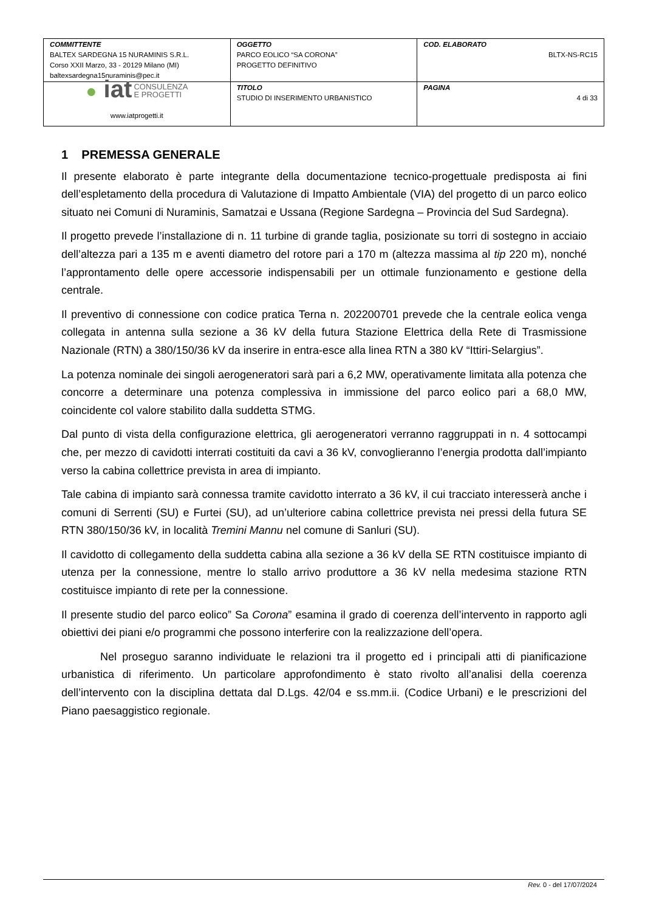| COMMITTENTE BALTEX SARDEGNA 15 NURAMINIS S.R.L. Corso XXII Marzo, 33 - 20129 Milano (MI) baltexsardegna15nuraminis@pec.it | OGGETTO PARCO EOLICO “SA CORONA” PROGETTO DEFINITIVO | COD. ELABORATO BLTX-NS-RC15 |
| ● iat CONSULENZA E PROGETTI www.iatprogetti.it | TITOLO STUDIO DI INSERIMENTO URBANISTICO | PAGINA 4 di 33 |
1 PREMESSA GENERALE
Il presente elaborato è parte integrante della documentazione tecnico-progettuale predisposta ai fini dell’espletamento della procedura di Valutazione di Impatto Ambientale (VIA) del progetto di un parco eolico situato nei Comuni di Nuraminis, Samatzai e Ussana (Regione Sardegna – Provincia del Sud Sardegna).
Il progetto prevede l’installazione di n. 11 turbine di grande taglia, posizionate su torri di sostegno in acciaio dell’altezza pari a 135 m e aventi diametro del rotore pari a 170 m (altezza massima al tip 220 m), nonché l’approntamento delle opere accessorie indispensabili per un ottimale funzionamento e gestione della centrale.
Il preventivo di connessione con codice pratica Terna n. 202200701 prevede che la centrale eolica venga collegata in antenna sulla sezione a 36 kV della futura Stazione Elettrica della Rete di Trasmissione Nazionale (RTN) a 380/150/36 kV da inserire in entra-esce alla linea RTN a 380 kV “Ittiri-Selargius”.
La potenza nominale dei singoli aerogeneratori sarà pari a 6,2 MW, operativamente limitata alla potenza che concorre a determinare una potenza complessiva in immissione del parco eolico pari a 68,0 MW, coincidente col valore stabilito dalla suddetta STMG.
Dal punto di vista della configurazione elettrica, gli aerogeneratori verranno raggruppati in n. 4 sottocampi che, per mezzo di cavidotti interrati costituiti da cavi a 36 kV, convoglieranno l’energia prodotta dall’impianto verso la cabina collettrice prevista in area di impianto.
Tale cabina di impianto sarà connessa tramite cavidotto interrato a 36 kV, il cui tracciato interesserà anche i comuni di Serrenti (SU) e Furtei (SU), ad un’ulteriore cabina collettrice prevista nei pressi della futura SE RTN 380/150/36 kV, in località Tremini Mannu nel comune di Sanluri (SU).
Il cavidotto di collegamento della suddetta cabina alla sezione a 36 kV della SE RTN costituisce impianto di utenza per la connessione, mentre lo stallo arrivo produttore a 36 kV nella medesima stazione RTN costituisce impianto di rete per la connessione.
Il presente studio del parco eolico” Sa Corona” esamina il grado di coerenza dell’intervento in rapporto agli obiettivi dei piani e/o programmi che possono interferire con la realizzazione dell’opera.
Nel proseguo saranno individuate le relazioni tra il progetto ed i principali atti di pianificazione urbanistica di riferimento. Un particolare approfondimento è stato rivolto all’analisi della coerenza dell’intervento con la disciplina dettata dal D.Lgs. 42/04 e ss.mm.ii. (Codice Urbani) e le prescrizioni del Piano paesaggistico regionale.
Rev. 0 - del 17/07/2024